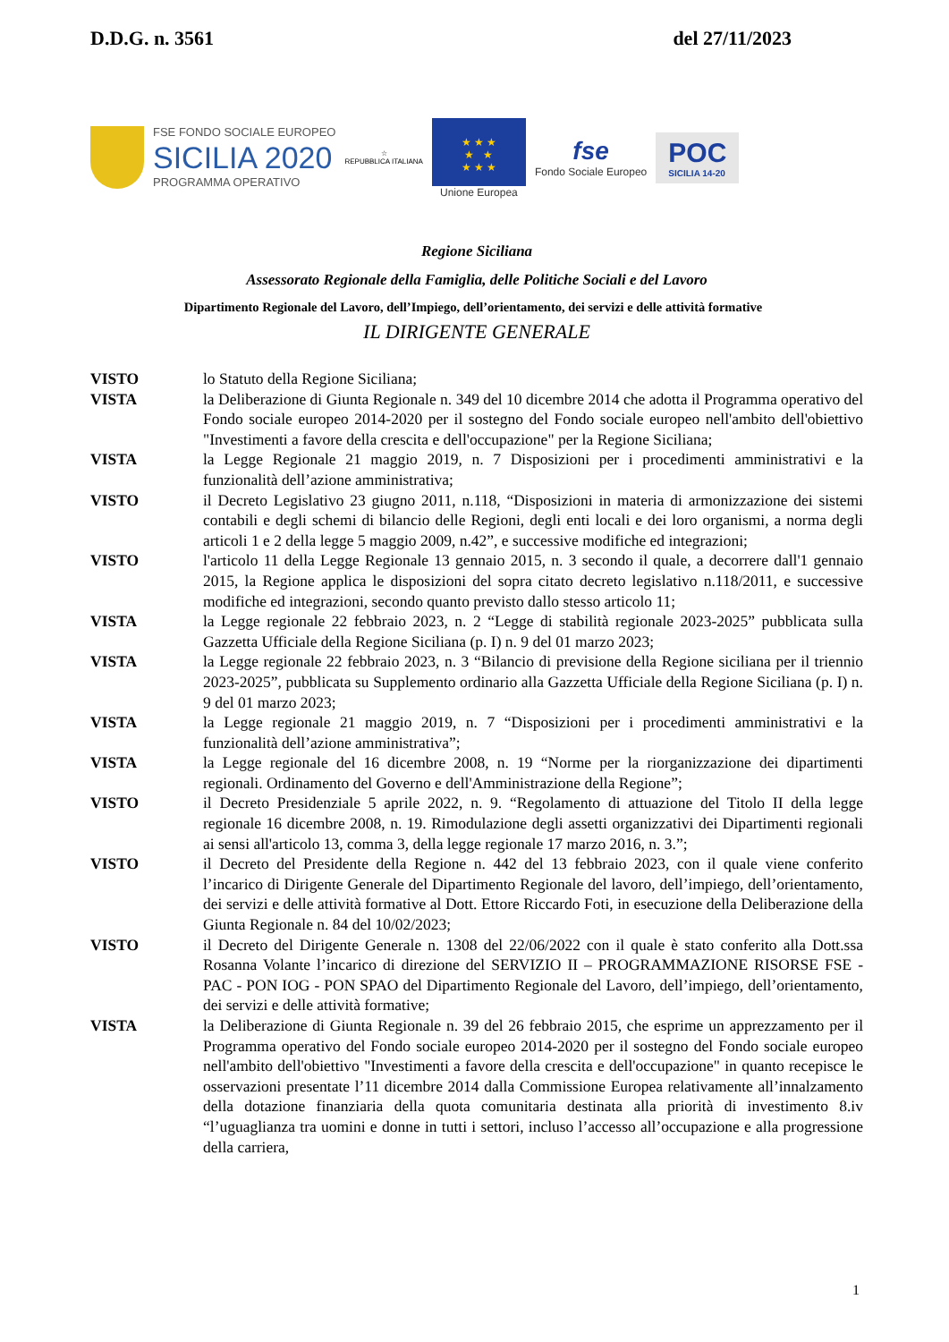D.D.G. n. 3561 del 27/11/2023
FSE FONDO SOCIALE EUROPEO
SICILIA 2020
PROGRAMMA OPERATIVO
☆
REPUBBLICA ITALIANA
★ ★ ★
★ ★
★ ★ ★
Unione Europea
fse
Fondo Sociale Europeo
POC
SICILIA 14-20
Regione Siciliana
Assessorato Regionale della Famiglia, delle Politiche Sociali e del Lavoro
Dipartimento Regionale del Lavoro, dell’Impiego, dell’orientamento, dei servizi e delle attività formative
IL DIRIGENTE GENERALE
VISTO lo Statuto della Regione Siciliana;
VISTA la Deliberazione di Giunta Regionale n. 349 del 10 dicembre 2014 che adotta il Programma operativo del Fondo sociale europeo 2014-2020 per il sostegno del Fondo sociale europeo nell'ambito dell'obiettivo "Investimenti a favore della crescita e dell'occupazione" per la Regione Siciliana;
VISTA la Legge Regionale 21 maggio 2019, n. 7 Disposizioni per i procedimenti amministrativi e la funzionalità dell’azione amministrativa;
VISTO il Decreto Legislativo 23 giugno 2011, n.118, “Disposizioni in materia di armonizzazione dei sistemi contabili e degli schemi di bilancio delle Regioni, degli enti locali e dei loro organismi, a norma degli articoli 1 e 2 della legge 5 maggio 2009, n.42”, e successive modifiche ed integrazioni;
VISTO l'articolo 11 della Legge Regionale 13 gennaio 2015, n. 3 secondo il quale, a decorrere dall'1 gennaio 2015, la Regione applica le disposizioni del sopra citato decreto legislativo n.118/2011, e successive modifiche ed integrazioni, secondo quanto previsto dallo stesso articolo 11;
VISTA la Legge regionale 22 febbraio 2023, n. 2 “Legge di stabilità regionale 2023-2025” pubblicata sulla Gazzetta Ufficiale della Regione Siciliana (p. I) n. 9 del 01 marzo 2023;
VISTA la Legge regionale 22 febbraio 2023, n. 3 “Bilancio di previsione della Regione siciliana per il triennio 2023-2025”, pubblicata su Supplemento ordinario alla Gazzetta Ufficiale della Regione Siciliana (p. I) n. 9 del 01 marzo 2023;
VISTA la Legge regionale 21 maggio 2019, n. 7 “Disposizioni per i procedimenti amministrativi e la funzionalità dell’azione amministrativa”;
VISTA la Legge regionale del 16 dicembre 2008, n. 19 “Norme per la riorganizzazione dei dipartimenti regionali. Ordinamento del Governo e dell'Amministrazione della Regione”;
VISTO il Decreto Presidenziale 5 aprile 2022, n. 9. “Regolamento di attuazione del Titolo II della legge regionale 16 dicembre 2008, n. 19. Rimodulazione degli assetti organizzativi dei Dipartimenti regionali ai sensi all'articolo 13, comma 3, della legge regionale 17 marzo 2016, n. 3.”;
VISTO il Decreto del Presidente della Regione n. 442 del 13 febbraio 2023, con il quale viene conferito l’incarico di Dirigente Generale del Dipartimento Regionale del lavoro, dell’impiego, dell’orientamento, dei servizi e delle attività formative al Dott. Ettore Riccardo Foti, in esecuzione della Deliberazione della Giunta Regionale n. 84 del 10/02/2023;
VISTO il Decreto del Dirigente Generale n. 1308 del 22/06/2022 con il quale è stato conferito alla Dott.ssa Rosanna Volante l’incarico di direzione del SERVIZIO II – PROGRAMMAZIONE RISORSE FSE - PAC - PON IOG - PON SPAO del Dipartimento Regionale del Lavoro, dell’impiego, dell’orientamento, dei servizi e delle attività formative;
VISTA la Deliberazione di Giunta Regionale n. 39 del 26 febbraio 2015, che esprime un apprezzamento per il Programma operativo del Fondo sociale europeo 2014-2020 per il sostegno del Fondo sociale europeo nell'ambito dell'obiettivo "Investimenti a favore della crescita e dell'occupazione" in quanto recepisce le osservazioni presentate l’11 dicembre 2014 dalla Commissione Europea relativamente all’innalzamento della dotazione finanziaria della quota comunitaria destinata alla priorità di investimento 8.iv “l’uguaglianza tra uomini e donne in tutti i settori, incluso l’accesso all’occupazione e alla progressione della carriera,
1